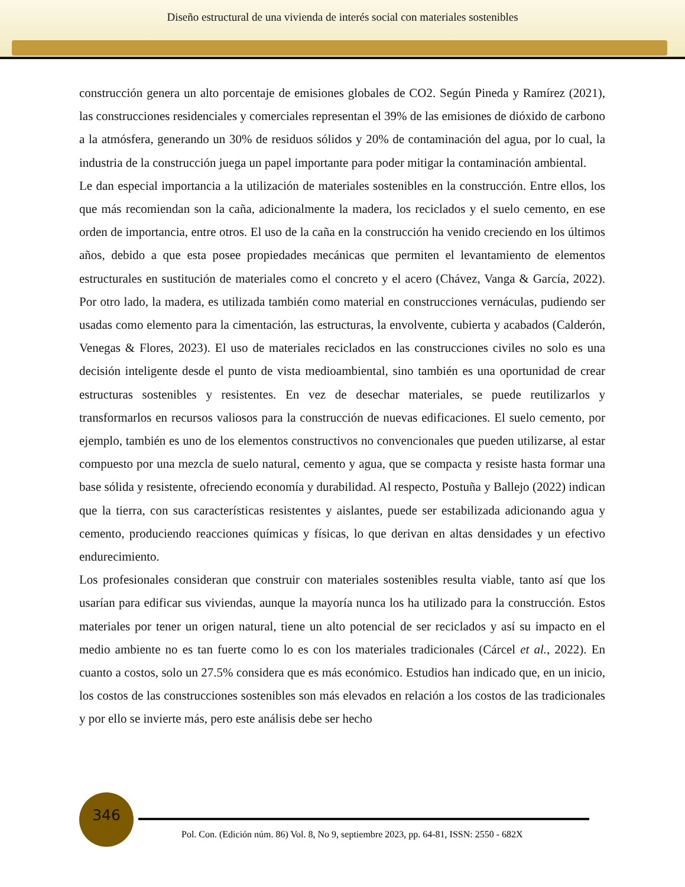Diseño estructural de una vivienda de interés social con materiales sostenibles
construcción genera un alto porcentaje de emisiones globales de CO2. Según Pineda y Ramírez (2021), las construcciones residenciales y comerciales representan el 39% de las emisiones de dióxido de carbono a la atmósfera, generando un 30% de residuos sólidos y 20% de contaminación del agua, por lo cual, la industria de la construcción juega un papel importante para poder mitigar la contaminación ambiental.
Le dan especial importancia a la utilización de materiales sostenibles en la construcción. Entre ellos, los que más recomiendan son la caña, adicionalmente la madera, los reciclados y el suelo cemento, en ese orden de importancia, entre otros. El uso de la caña en la construcción ha venido creciendo en los últimos años, debido a que esta posee propiedades mecánicas que permiten el levantamiento de elementos estructurales en sustitución de materiales como el concreto y el acero (Chávez, Vanga & García, 2022). Por otro lado, la madera, es utilizada también como material en construcciones vernáculas, pudiendo ser usadas como elemento para la cimentación, las estructuras, la envolvente, cubierta y acabados (Calderón, Venegas & Flores, 2023). El uso de materiales reciclados en las construcciones civiles no solo es una decisión inteligente desde el punto de vista medioambiental, sino también es una oportunidad de crear estructuras sostenibles y resistentes. En vez de desechar materiales, se puede reutilizarlos y transformarlos en recursos valiosos para la construcción de nuevas edificaciones. El suelo cemento, por ejemplo, también es uno de los elementos constructivos no convencionales que pueden utilizarse, al estar compuesto por una mezcla de suelo natural, cemento y agua, que se compacta y resiste hasta formar una base sólida y resistente, ofreciendo economía y durabilidad. Al respecto, Postuña y Ballejo (2022) indican que la tierra, con sus características resistentes y aislantes, puede ser estabilizada adicionando agua y cemento, produciendo reacciones químicas y físicas, lo que derivan en altas densidades y un efectivo endurecimiento.
Los profesionales consideran que construir con materiales sostenibles resulta viable, tanto así que los usarían para edificar sus viviendas, aunque la mayoría nunca los ha utilizado para la construcción. Estos materiales por tener un origen natural, tiene un alto potencial de ser reciclados y así su impacto en el medio ambiente no es tan fuerte como lo es con los materiales tradicionales (Cárcel et al., 2022). En cuanto a costos, solo un 27.5% considera que es más económico. Estudios han indicado que, en un inicio, los costos de las construcciones sostenibles son más elevados en relación a los costos de las tradicionales y por ello se invierte más, pero este análisis debe ser hecho
346
Pol. Con. (Edición núm. 86) Vol. 8, No 9, septiembre 2023, pp. 64-81, ISSN: 2550 - 682X